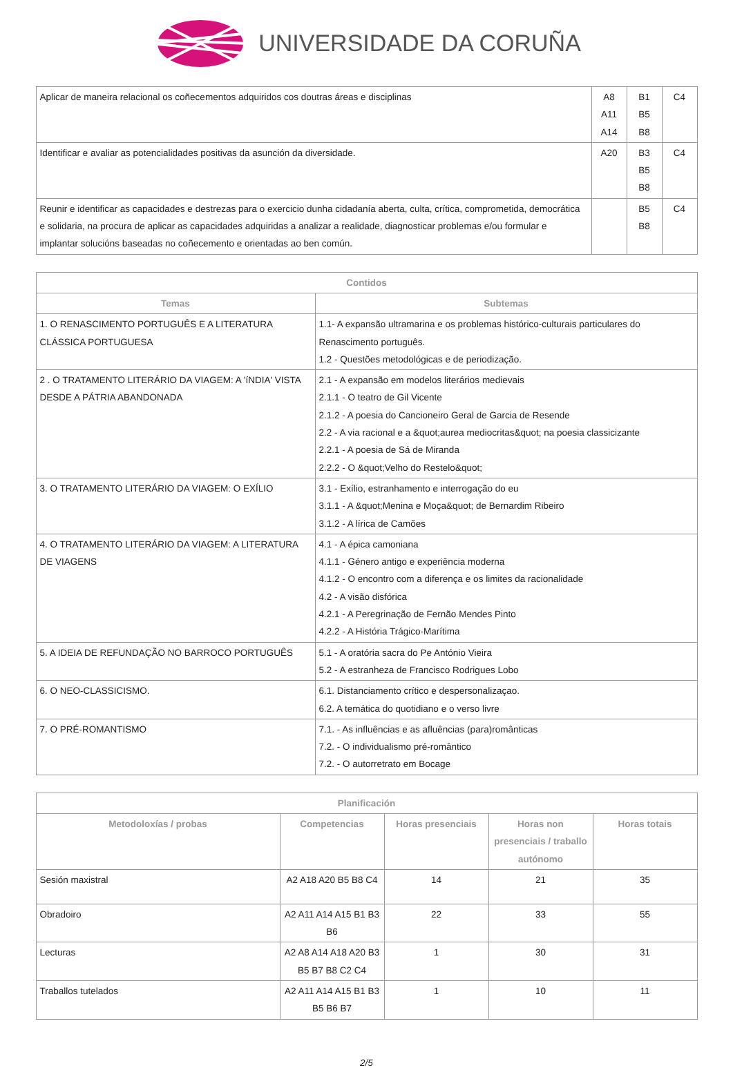UNIVERSIDADE DA CORUÑA
| Aplicar de maneira relacional os coñecementos adquiridos cos doutras áreas e disciplinas | A8 A11 A14 | B1 B5 B8 | C4 |
| Identificar e avaliar as potencialidades positivas da asunción da diversidade. | A20 | B3 B5 B8 | C4 |
| Reunir e identificar as capacidades e destrezas para o exercicio dunha cidadanía aberta, culta, crítica, comprometida, democrática e solidaria, na procura de aplicar as capacidades adquiridas a analizar a realidade, diagnosticar problemas e/ou formular e implantar solucións baseadas no coñecemento e orientadas ao ben común. | | B5 B8 | C4 |
| Contidos | |
| --- | --- |
| Temas | Subtemas |
| 1. O RENASCIMENTO PORTUGUÊS E A LITERATURA CLÁSSICA PORTUGUESA | 1.1- A expansão ultramarina e os problemas histórico-culturais particulares do Renascimento português. 1.2 - Questões metodológicas e de periodização. |
| 2 . O TRATAMENTO LITERÁRIO DA VIAGEM: A 'íNDIA' VISTA DESDE A PÁTRIA ABANDONADA | 2.1 - A expansão em modelos literários medievais 2.1.1 - O teatro de Gil Vicente 2.1.2 - A poesia do Cancioneiro Geral de Garcia de Resende 2.2 - A via racional e a &quot;aurea mediocritas&quot; na poesia classicizante 2.2.1 - A poesia de Sá de Miranda 2.2.2 - O &quot;Velho do Restelo&quot; |
| 3. O TRATAMENTO LITERÁRIO DA VIAGEM: O EXÍLIO | 3.1 - Exílio, estranhamento e interrogação do eu 3.1.1 - A &quot;Menina e Moça&quot; de Bernardim Ribeiro 3.1.2 - A lírica de Camões |
| 4. O TRATAMENTO LITERÁRIO DA VIAGEM: A LITERATURA DE VIAGENS | 4.1 - A épica camoniana 4.1.1 - Género antigo e experiência moderna 4.1.2 - O encontro com a diferença e os limites da racionalidade 4.2 - A visão disfórica 4.2.1 - A Peregrinação de Fernão Mendes Pinto 4.2.2 - A História Trágico-Marítima |
| 5. A IDEIA DE REFUNDAÇÃO NO BARROCO PORTUGUÊS | 5.1 - A oratória sacra do Pe António Vieira 5.2 - A estranheza de Francisco Rodrigues Lobo |
| 6. O NEO-CLASSICISMO. | 6.1. Distanciamento crítico e despersonalizaçao. 6.2. A temática do quotidiano e o verso livre |
| 7. O PRÉ-ROMANTISMO | 7.1. - As influências e as afluências (para)românticas 7.2. - O individualismo pré-romântico 7.2. - O autorretrato em Bocage |
| Planificación | | | | |
| --- | --- | --- | --- | --- |
| Metodoloxías / probas | Competencias | Horas presenciais | Horas non presenciais / traballo autónomo | Horas totais |
| Sesión maxistral | A2 A18 A20 B5 B8 C4 | 14 | 21 | 35 |
| Obradoiro | A2 A11 A14 A15 B1 B3 B6 | 22 | 33 | 55 |
| Lecturas | A2 A8 A14 A18 A20 B3 B5 B7 B8 C2 C4 | 1 | 30 | 31 |
| Traballos tutelados | A2 A11 A14 A15 B1 B3 B5 B6 B7 | 1 | 10 | 11 |
2/5